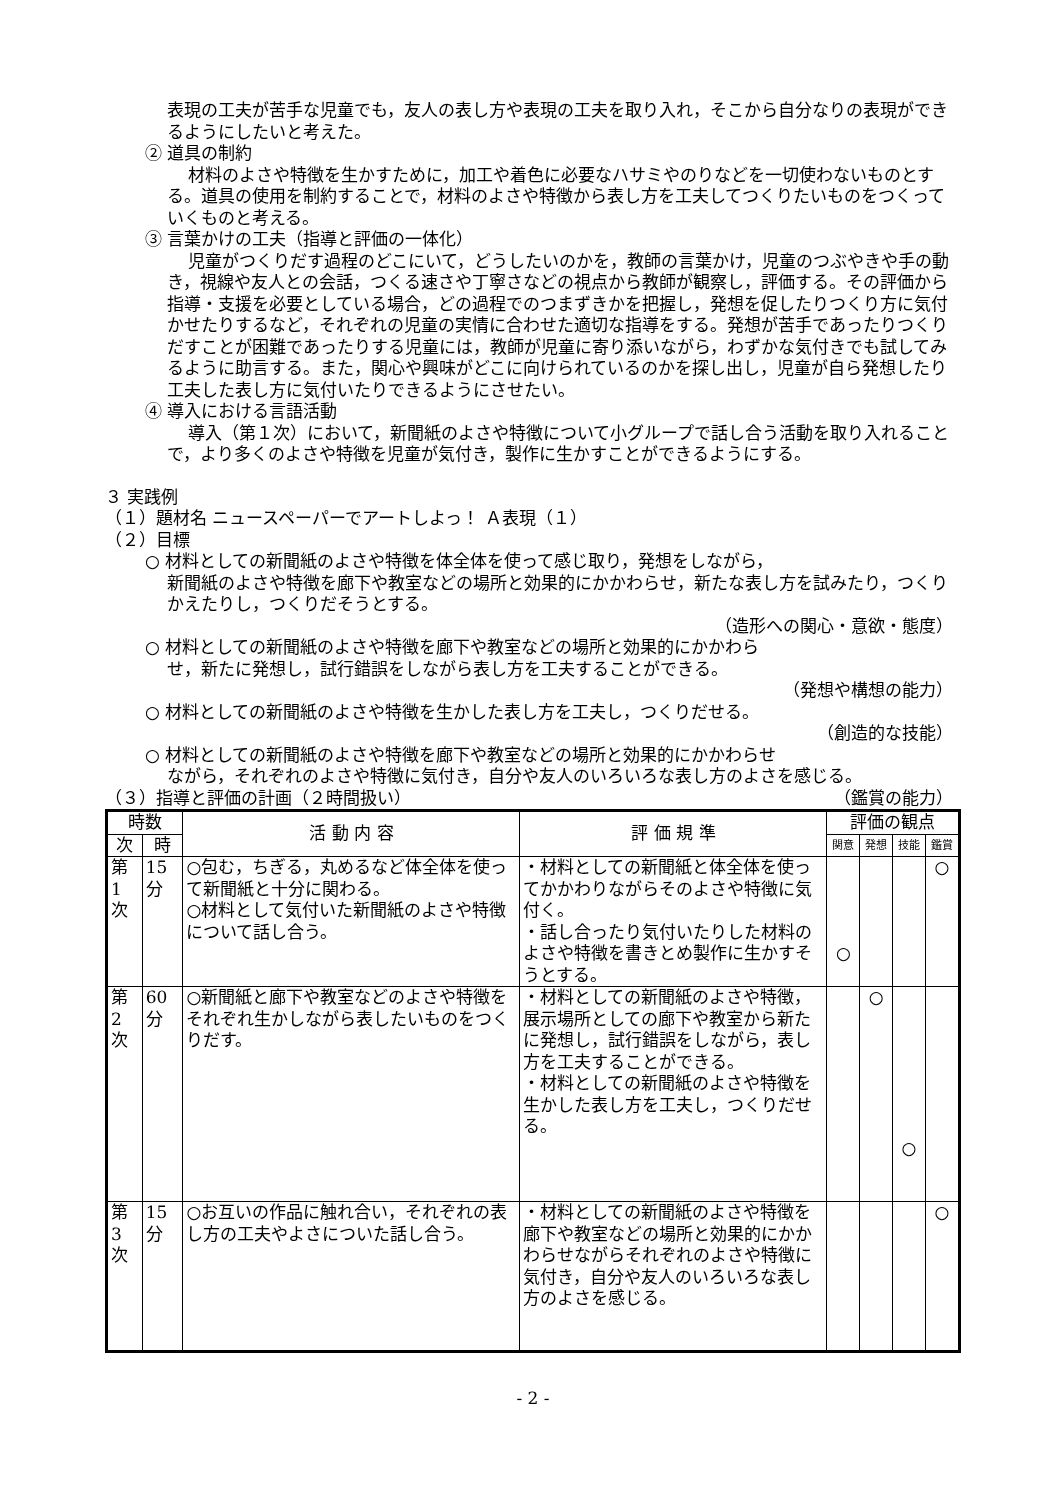表現の工夫が苦手な児童でも，友人の表し方や表現の工夫を取り入れ，そこから自分なりの表現ができるようにしたいと考えた。
② 道具の制約
材料のよさや特徴を生かすために，加工や着色に必要なハサミやのりなどを一切使わないものとする。道具の使用を制約することで，材料のよさや特徴から表し方を工夫してつくりたいものをつくっていくものと考える。
③ 言葉かけの工夫（指導と評価の一体化）
児童がつくりだす過程のどこにいて，どうしたいのかを，教師の言葉かけ，児童のつぶやきや手の動き，視線や友人との会話，つくる速さや丁寧さなどの視点から教師が観察し，評価する。その評価から指導・支援を必要としている場合，どの過程でのつまずきかを把握し，発想を促したりつくり方に気付かせたりするなど，それぞれの児童の実情に合わせた適切な指導をする。発想が苦手であったりつくりだすことが困難であったりする児童には，教師が児童に寄り添いながら，わずかな気付きでも試してみるように助言する。また，関心や興味がどこに向けられているのかを探し出し，児童が自ら発想したり工夫した表し方に気付いたりできるようにさせたい。
④ 導入における言語活動
導入（第１次）において，新聞紙のよさや特徴について小グループで話し合う活動を取り入れることで，より多くのよさや特徴を児童が気付き，製作に生かすことができるようにする。
３ 実践例
（１）題材名 ニュースペーパーでアートしよっ！ Ａ表現（１）
（２）目標
○ 材料としての新聞紙のよさや特徴を体全体を使って感じ取り，発想をしながら，
新聞紙のよさや特徴を廊下や教室などの場所と効果的にかかわらせ，新たな表し方を試みたり，つくりかえたりし，つくりだそうとする。
（造形への関心・意欲・態度）
○ 材料としての新聞紙のよさや特徴を廊下や教室などの場所と効果的にかかわら
せ，新たに発想し，試行錯誤をしながら表し方を工夫することができる。
（発想や構想の能力）
○ 材料としての新聞紙のよさや特徴を生かした表し方を工夫し，つくりだせる。
（創造的な技能）
○ 材料としての新聞紙のよさや特徴を廊下や教室などの場所と効果的にかかわらせ
ながら，それぞれのよさや特徴に気付き，自分や友人のいろいろな表し方のよさを感じる。 （鑑賞の能力）
（３）指導と評価の計画（２時間扱い）
| 時数 | | 活 動 内 容 | 評 価 規 準 | 評価の観点 | | | |
| --- | --- | --- | --- | --- | --- | --- | --- |
| 次 | 時 | | | 関意 | 発想 | 技能 | 鑑賞 |
| 第 1 次 | 15 分 | ○包む，ちぎる，丸めるなど体全体を使って新聞紙と十分に関わる。 ○材料として気付いた新聞紙のよさや特徴について話し合う。 | ・材料としての新聞紙と体全体を使ってかかわりながらそのよさや特徴に気付く。 ・話し合ったり気付いたりした材料のよさや特徴を書きとめ製作に生かすそうとする。 | ○ | | | ○ |
| 第 2 次 | 60 分 | ○新聞紙と廊下や教室などのよさや特徴をそれぞれ生かしながら表したいものをつくりだす。 | ・材料としての新聞紙のよさや特徴，展示場所としての廊下や教室から新たに発想し，試行錯誤をしながら，表し方を工夫することができる。 ・材料としての新聞紙のよさや特徴を生かした表し方を工夫し，つくりだせる。 | | ○ | ○ | |
| 第 3 次 | 15 分 | ○お互いの作品に触れ合い，それぞれの表し方の工夫やよさについた話し合う。 | ・材料としての新聞紙のよさや特徴を廊下や教室などの場所と効果的にかかわらせながらそれぞれのよさや特徴に気付き，自分や友人のいろいろな表し方のよさを感じる。 | | | | ○ |
- 2 -